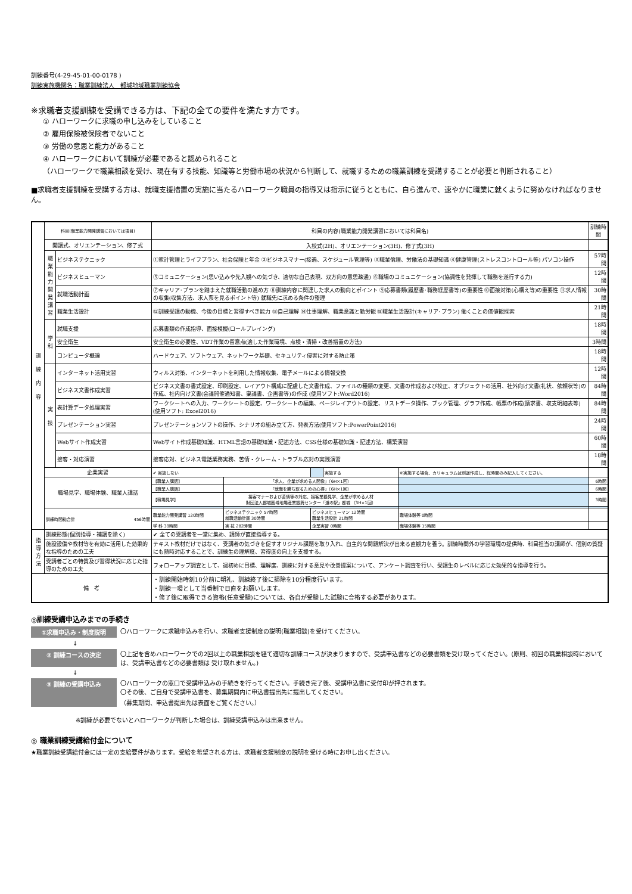訓練番号(4-29-45-01-00-0178 )
訓練実施機関名：職業訓練法人　都城地域職業訓練協会
※求職者支援訓練を受講できる方は、下記の全ての要件を満たす方です。
① ハローワークに求職の申し込みをしていること
② 雇用保険被保険者でないこと
③ 労働の意思と能力があること
④ ハローワークにおいて訓練が必要であると認められること
（ハローワークで職業相談を受け、現在有する技能、知識等と労働市場の状況から判断して、就職するための職業訓練を受講することが必要と判断されること）
■求職者支援訓練を受講する方は、就職支援措置の実施に当たるハローワーク職員の指導又は指示に従うとともに、自ら進んで、速やかに職業に就くように努めなければなりません。
| 訓 練 内 容 | 科目(職業能力開発講習においては項目) | | 科目の内容(職業能力開発講習においては科目名) | | | | | | 訓練時間 |
| | 開講式、オリエンテーション、修了式 | | 入校式(2H)、オリエンテーション(3H)、修了式(3H) | | | | | | |
| | 職業能力開発講習 | ビジネステクニック | ①家計管理とライフプラン、社会保険と年金 ②ビジネスマナー(接遇、スケジュール管理等) ③職業倫理、労働法の基礎知識 ④健康管理(ストレスコントロール等) パソコン操作 | | | | | | 57時間 |
| | | ビジネスヒューマン | ⑤コミュニケーション(思い込みや先入観への気づき、適切な自己表現、双方向の意思疎通) ⑥職場のコミュニケーション(協調性を発揮して職務を遂行する力) | | | | | | 12時間 |
| | | 就職活動計画 | ⑦キャリア･プランを踏まえた就職活動の進め方 ⑧訓練内容に関連した求人の動向とポイント ⑨応募書類(履歴書･職務経歴書等)の重要性 ⑩面接対策(心構え等)の重要性 ⑪求人情報の収集(収集方法、求人票を見るポイント等) 就職先に求める条件の整理 | | | | | | 30時間 |
| | | 職業生活設計 | ⑫訓練受講の動機、今後の目標と習得すべき能力 ⑬自己理解 ⑭仕事理解、職業意識と勤労観 ⑮職業生活設計(キャリア･プラン) 働くことの価値観探索 | | | | | | 21時間 |
| | 学 科 | 就職支援 | 応募書類の作成指導、面接模擬(ロールプレイング) | | | | | | 18時間 |
| | | 安全衛生 | 安全衛生の必要性、VDT作業の留意点(適した作業環境、点検・清掃・改善措置の方法) | | | | | | 3時間 |
| | | コンピュータ概論 | ハードウェア、ソフトウェア、ネットワーク基礎、セキュリティ侵害に対する防止策 | | | | | | 18時間 |
| | 実 技 | インターネット活用実習 | ウィルス対策、インターネットを利用した情報収集、電子メールによる情報交換 | | | | | | 12時間 |
| | | ビジネス文書作成実習 | ビジネス文書の書式設定、印刷設定、レイアウト構成に配慮した文書作成、ファイルの種類の変更、文書の作成および校正、オブジェクトの活用、社外向け文書(礼状、依頼状等)の作成、社内向け文書(会議開催通知書、稟議書、企画書等)の作成 (使用ソフト:Word2016) | | | | | | 84時間 |
| | | 表計算データ処理実習 | ワークシートへの入力、ワークシートの設定、ワークシートの編集、ページレイアウトの設定、リストデータ操作、ブック管理、グラフ作成、帳票の作成(請求書、収支明細表等) (使用ソフト: Excel2016) | | | | | | 84時間 |
| | | プレゼンテーション実習 | プレゼンテーションソフトの操作、シナリオの組み立て方、発表方法(使用ソフト:PowerPoint2016) | | | | | | 24時間 |
| | | Webサイト作成実習 | Webサイト作成基礎知識、HTML言語の基礎知識・記述方法、CSS仕様の基礎知識・記述方法、構築演習 | | | | | | 60時間 |
| | | 接客・対応演習 | 接客応対、ビジネス電話業務実務、苦情・クレーム・トラブル応対の実践演習 | | | | | | 18時間 |
| | 企業実習 | | ✔ 実施しない | | | 実施する | ※実施する場合、カリキュラムは別途作成し、総時間のみ記入してください。 | | |
| | 職場見学、職場体験、職業人講話 | | 【職業人講話】 | 「求人、企業が求める人間像」（6H×1回） | | | | | 6時間 |
| | | | 【職業人講話】 | 「就職を勝ち取るための心得」（6H×1回） | | | | | 6時間 |
| | | | 【職場見学】 | 接客マナーおよび苦情等の対応、接客業務見学、企業が求める人材 財団法人都城圏域地場産業振興センター「道の駅」都城 （3H×1回） | | | | | 3時間 |
| | 訓練時間総合計 456時間 | | 職業能力開発講習 120時間 | ビジネステクニック 57時間 就職活動計画 30時間 | ビジネスヒューマン 12時間 職業生活設計 21時間 | | 職場体験等 0時間 | | |
| | | | 学 科 39時間 | 実 技 282時間 | 企業実習 0時間 | | 職場体験等 15時間 | | |
| 指 導 方 法 | 訓練形態(個別指導・補講を除く) | | ✔ 全ての受講者を一堂に集め、講師が直接指導する。 | | | | | | |
| | 施設設備や教材等を有効に活用した効果的な指導のための工夫 | | テキスト教材だけではなく、受講者の気づきを促すオリジナル課題を取り入れ、自主的な問題解決が出来る直観力を養う。訓練時間外の学習環境の提供時、科目担当の講師が、個別の質疑にも随時対応することで、訓練生の理解度、習得度の向上を支援する。 | | | | | | |
| | 受講者ごとの特質及び習得状況に応じた指導のための工夫 | | フォローアップ調査として、週初めに目標、理解度、訓練に対する意見や改善提案について、アンケート調査を行い、受講生のレベルに応じた効果的な指導を行う。 | | | | | | |
| 備 考 | | | ・訓練開始時刻10分前に朝礼、訓練終了後に掃除を10分程度行います。 ・訓練一環として当番制で日直をお願いします。 ・修了後に取得できる資格(任意受験)については、各自が受験した試験に合格する必要があります。 | | | | | | |
◎訓練受講申込みまでの手続き
①求職申込み・制度説明 〇ハローワークに求職申込みを行い、求職者支援制度の説明(職業相談)を受けてください。
↓
② 訓練コースの決定 〇上記を含めハローワークでの2回以上の職業相談を経て適切な訓練コースが決まりますので、受講申込書などの必要書類を受け取ってください。(原則、初回の職業相談時においては、受講申込書などの必要書類は 受け取れません。)
↓
③ 訓練の受講申込み 〇ハローワークの窓口で受講申込みの手続きを行ってください。手続き完了後、受講申込書に受付印が押されます。
〇その後、ご自身で受講申込書を、募集期間内に申込書提出先に提出してください。
（募集期間、申込書提出先は表面をご覧ください。）
※訓練が必要でないとハローワークが判断した場合は、訓練受講申込みは出来ません。
◎ 職業訓練受講給付金について
★職業訓練受講給付金には一定の支給要件があります。受給を希望される方は、求職者支援制度の説明を受ける時にお申し出ください。